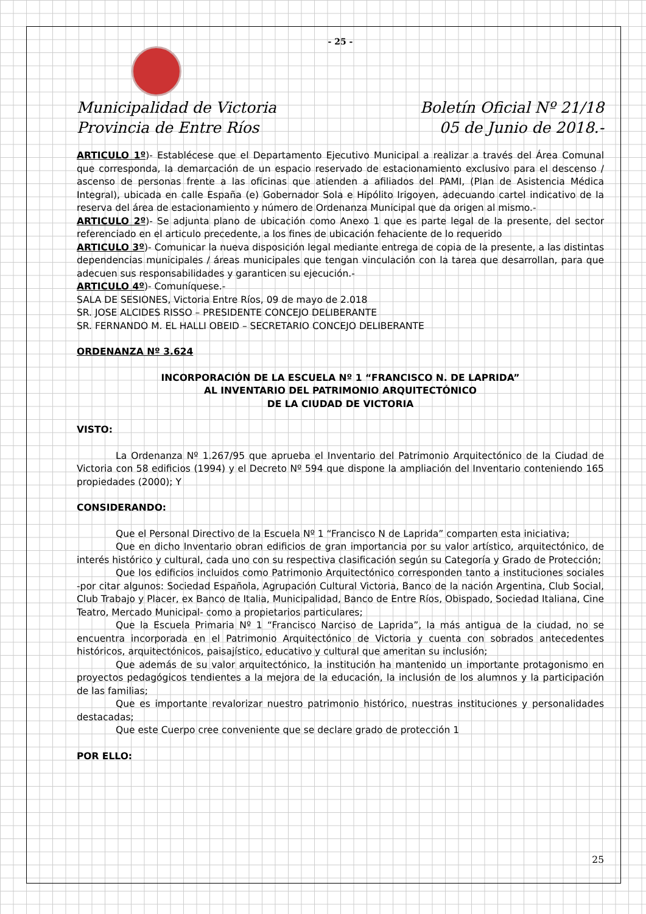- 25 -
Municipalidad de Victoria Boletín Oficial Nº 21/18
Provincia de Entre Ríos 05 de Junio de 2018.-
ARTICULO 1º)- Establécese que el Departamento Ejecutivo Municipal a realizar a través del Área Comunal que corresponda, la demarcación de un espacio reservado de estacionamiento exclusivo para el descenso / ascenso de personas frente a las oficinas que atienden a afiliados del PAMI, (Plan de Asistencia Médica Integral), ubicada en calle España (e) Gobernador Sola e Hipólito Irigoyen, adecuando cartel indicativo de la reserva del área de estacionamiento y número de Ordenanza Municipal que da origen al mismo.-
ARTICULO 2º)- Se adjunta plano de ubicación como Anexo 1 que es parte legal de la presente, del sector referenciado en el articulo precedente, a los fines de ubicación fehaciente de lo requerido
ARTICULO 3º)- Comunicar la nueva disposición legal mediante entrega de copia de la presente, a las distintas dependencias municipales / áreas municipales que tengan vinculación con la tarea que desarrollan, para que adecuen sus responsabilidades y garanticen su ejecución.-
ARTICULO 4º)- Comuníquese.-
SALA DE SESIONES, Victoria Entre Ríos, 09 de mayo de 2.018
SR. JOSE ALCIDES RISSO – PRESIDENTE CONCEJO DELIBERANTE
SR. FERNANDO M. EL HALLI OBEID – SECRETARIO CONCEJO DELIBERANTE
ORDENANZA Nº 3.624
INCORPORACIÓN DE LA ESCUELA Nº 1 “FRANCISCO N. DE LAPRIDA”
AL INVENTARIO DEL PATRIMONIO ARQUITECTÓNICO
DE LA CIUDAD DE VICTORIA
VISTO:
La Ordenanza Nº 1.267/95 que aprueba el Inventario del Patrimonio Arquitectónico de la Ciudad de Victoria con 58 edificios (1994) y el Decreto Nº 594 que dispone la ampliación del Inventario conteniendo 165 propiedades (2000); Y
CONSIDERANDO:
Que el Personal Directivo de la Escuela Nº 1 “Francisco N de Laprida” comparten esta iniciativa;
Que en dicho Inventario obran edificios de gran importancia por su valor artístico, arquitectónico, de interés histórico y cultural, cada uno con su respectiva clasificación según su Categoría y Grado de Protección;
Que los edificios incluidos como Patrimonio Arquitectónico corresponden tanto a instituciones sociales -por citar algunos: Sociedad Española, Agrupación Cultural Victoria, Banco de la nación Argentina, Club Social, Club Trabajo y Placer, ex Banco de Italia, Municipalidad, Banco de Entre Ríos, Obispado, Sociedad Italiana, Cine Teatro, Mercado Municipal- como a propietarios particulares;
Que la Escuela Primaria Nº 1 “Francisco Narciso de Laprida”, la más antigua de la ciudad, no se encuentra incorporada en el Patrimonio Arquitectónico de Victoria y cuenta con sobrados antecedentes históricos, arquitectónicos, paisajístico, educativo y cultural que ameritan su inclusión;
Que además de su valor arquitectónico, la institución ha mantenido un importante protagonismo en proyectos pedagógicos tendientes a la mejora de la educación, la inclusión de los alumnos y la participación de las familias;
Que es importante revalorizar nuestro patrimonio histórico, nuestras instituciones y personalidades destacadas;
Que este Cuerpo cree conveniente que se declare grado de protección 1
POR ELLO:
25